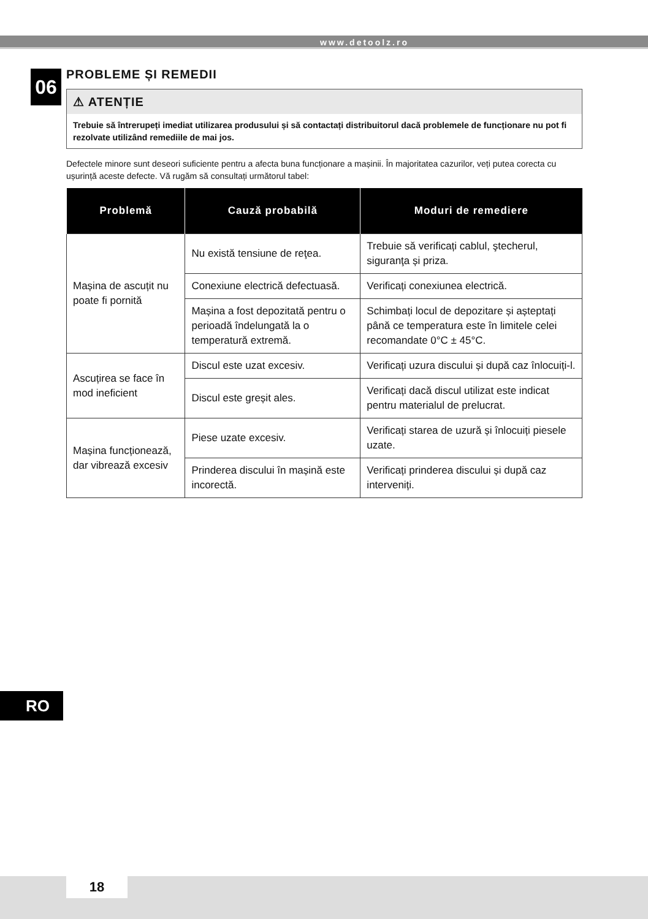www.detoolz.ro
06
PROBLEME ȘI REMEDII
⚠ ATENȚIE
Trebuie să întrerupeți imediat utilizarea produsului și să contactați distribuitorul dacă problemele de funcționare nu pot fi rezolvate utilizând remediile de mai jos.
Defectele minore sunt deseori suficiente pentru a afecta buna funcționare a mașinii. În majoritatea cazurilor, veți putea corecta cu ușurință aceste defecte. Vă rugăm să consultați următorul tabel:
| Problemă | Cauză probabilă | Moduri de remediere |
| --- | --- | --- |
| Mașina de ascuțit nu poate fi pornită | Nu există tensiune de reţea. | Trebuie să verificați cablul, ştecherul, siguranţa și priza. |
| | Conexiune electrică defectu­asă. | Verificați conexiunea electrică. |
| | Mașina a fost depozitată pentru o perioadă îndelungată la o temperatură extremă. | Schimbați locul de depozitare și așteptați până ce temperatura este în limitele celei recomandate 0°C ± 45°C. |
| Ascuțirea se face în mod ineficient | Discul este uzat excesiv. | Verificați uzura discului și după caz înlocuiți-l. |
| | Discul este greșit ales. | Verificați dacă discul utilizat este indicat pentru materialul de prelucrat. |
| Mașina funcționează, dar vibrează excesiv | Piese uzate excesiv. | Verificați starea de uzură și înlocuiți piesele uzate. |
| | Prinderea discului în mașină este incorectă. | Verificați prinderea discului și după caz interveniți. |
RO
18